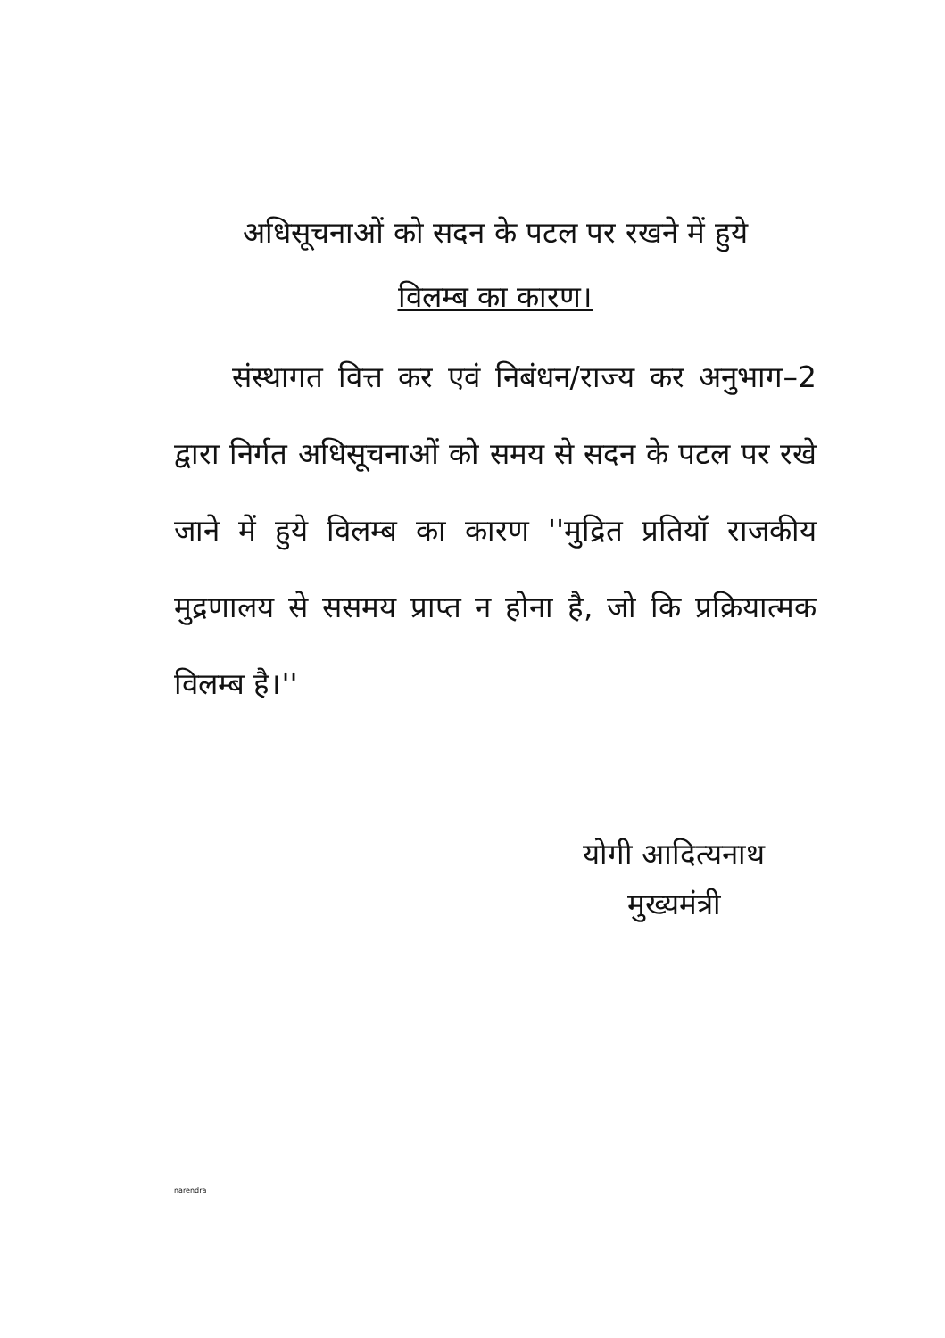अधिसूचनाओं को सदन के पटल पर रखने में हुये
विलम्ब का कारण।
संस्थागत वित्त कर एवं निबंधन/राज्य कर अनुभाग–2 द्वारा निर्गत अधिसूचनाओं को समय से सदन के पटल पर रखे जाने में हुये विलम्ब का कारण ''मुद्रित प्रतियॉ राजकीय मुद्रणालय से ससमय प्राप्त न होना है, जो कि प्रक्रियात्मक विलम्ब है।''
योगी आदित्यनाथ
मुख्यमंत्री
narendra